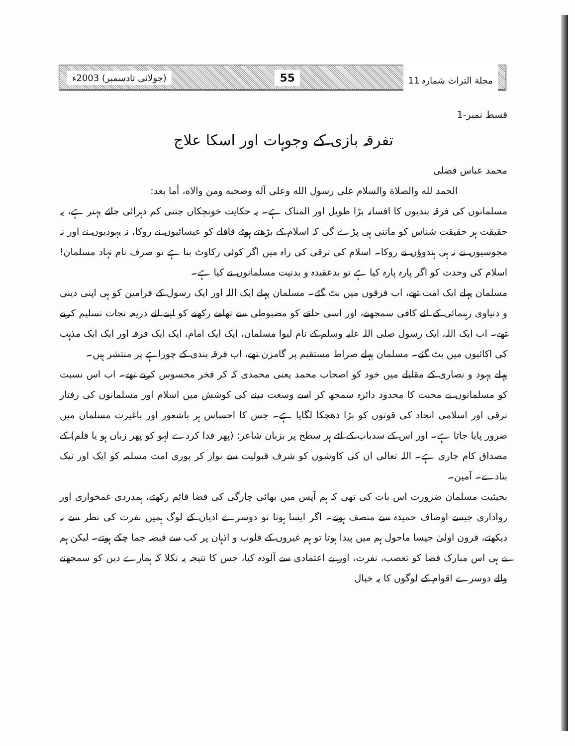مجلة التراث شمارہ 11 55 (جولائی تادسمبر) 2003ء
قسط نمبر-1
تفرقہ بازی کے وجوہات اور اسکا علاج
محمد عباس فضلی
الحمد لله والصلاة والسلام على رسول الله وعلى آله وصحبه ومن والاه، أما بعد:
مسلمانوں کی فرقہ بندیوں کا افسانہ بڑا طویل اور المناک ہے۔ یہ حکایت خونچکاں جتنی کم دہرائی جائے بہتر ہے، یہ حقیقت ہر حقیقت شناس کو ماننی ہی پڑے گی کہ اسلام کے بڑھتے ہوئے قافلے کو عیسائیوں نے روکا، نہ یہودیوں نے اور نہ مجوسیوں نے نہ ہی ہندوؤں نے روکا۔ اسلام کی ترقی کی راہ میں اگر کوئی رکاوٹ بنا ہے تو صرف نام نہاد مسلمان! اسلام کی وحدت کو اگر پارہ پارہ کیا ہے تو بدعقیدہ و بدنیت مسلمانوں نے کیا ہے۔
مسلمان پہلے ایک امت تھے، اب فرقوں میں بٹ گئے۔ مسلمان پہلے ایک اللہ اور ایک رسول کے فرامین کو ہی اپنی دینی و دنیاوی رہنمائی کے لئے کافی سمجھتے، اور اسی حلقے کو مضبوطی سے تھامے رکھنے کو اپنے لئے ذریعہ نجات تسلیم کرتے تھے۔ اب ایک اللہ، ایک رسول صلی اللہ علیہ وسلم کے نام لیوا مسلمان، ایک ایک امام، ایک ایک فرقہ اور ایک ایک مذہب کی اکائیوں میں بٹ گئے۔ مسلمان پہلے صراط مستقیم پر گامزن تھے، اب فرقہ بندی کے چوراہے پر منتشر ہیں۔
پہلے یہود و نصاری کے مقابلے میں خود کو اصحاب محمد یعنی محمدی کہ کر فخر محسوس کرتے تھے۔ اب اس نسبت کو مسلمانوں نے محبت کا محدود دائرہ سمجھ کر اسے وسعت دینے کی کوشش میں اسلام اور مسلمانوں کی رفتار ترقی اور اسلامی اتحاد کی قوتوں کو بڑا دھچکا لگایا ہے۔ جس کا احساس ہر باشعور اور باغیرت مسلمان میں ضرور پایا جاتا ہے۔ اور اس کے سدباب کے لئے ہر سطح پر بزبان شاعر: (پھر فدا کردے لہو کو پھر زباں ہو یا قلم) کے مصداق کام جاری ہے۔ اللہ تعالی ان کی کاوشوں کو شرف قبولیت سے نواز کر پوری امت مسلمہ کو ایک اور نیک بنادے۔ آمین۔
بحیثیت مسلمان ضرورت اس بات کی تھی کہ ہم آپس میں بھائی چارگی کی فضا قائم رکھتے، ہمدردی غمخواری اور رواداری جیسے اوصاف حمیدہ سے متصف ہوتے۔ اگر ایسا ہوتا تو دوسرے ادیان کے لوگ ہمیں نفرت کی نظر سے نہ دیکھتے، قرون اولیٰ جیسا ماحول ہم میں پیدا ہوتا تو ہم غیروں کے قلوب و اذہان پر کب سے قبضہ جما چکے ہوتے۔ لیکن ہم نے ہی اس مبارک فضا کو تعصب، نفرت، اور بے اعتمادی سے آلودہ کیا، جس کا نتیجہ یہ نکلا کہ ہمارے دین کو سمجھنے والے دوسرے اقوام کے لوگوں کا یہ خیال